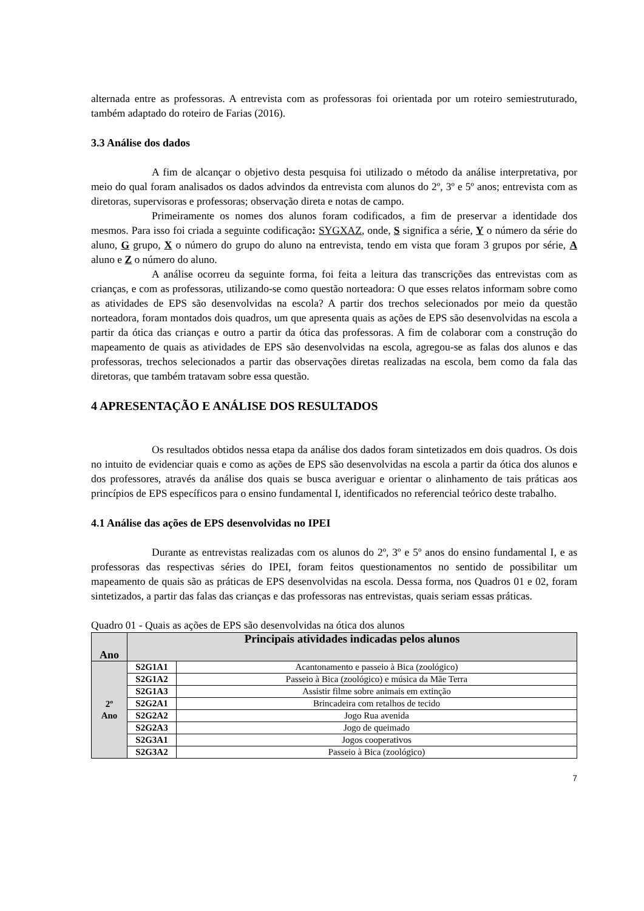alternada entre as professoras. A entrevista com as professoras foi orientada por um roteiro semiestruturado, também adaptado do roteiro de Farias (2016).
3.3 Análise dos dados
A fim de alcançar o objetivo desta pesquisa foi utilizado o método da análise interpretativa, por meio do qual foram analisados os dados advindos da entrevista com alunos do 2º, 3º e 5º anos; entrevista com as diretoras, supervisoras e professoras; observação direta e notas de campo.
Primeiramente os nomes dos alunos foram codificados, a fim de preservar a identidade dos mesmos. Para isso foi criada a seguinte codificação: SYGXAZ, onde, S significa a série, Y o número da série do aluno, G grupo, X o número do grupo do aluno na entrevista, tendo em vista que foram 3 grupos por série, A aluno e Z o número do aluno.
A análise ocorreu da seguinte forma, foi feita a leitura das transcrições das entrevistas com as crianças, e com as professoras, utilizando-se como questão norteadora: O que esses relatos informam sobre como as atividades de EPS são desenvolvidas na escola? A partir dos trechos selecionados por meio da questão norteadora, foram montados dois quadros, um que apresenta quais as ações de EPS são desenvolvidas na escola a partir da ótica das crianças e outro a partir da ótica das professoras. A fim de colaborar com a construção do mapeamento de quais as atividades de EPS são desenvolvidas na escola, agregou-se as falas dos alunos e das professoras, trechos selecionados a partir das observações diretas realizadas na escola, bem como da fala das diretoras, que também tratavam sobre essa questão.
4 APRESENTAÇÃO E ANÁLISE DOS RESULTADOS
Os resultados obtidos nessa etapa da análise dos dados foram sintetizados em dois quadros. Os dois no intuito de evidenciar quais e como as ações de EPS são desenvolvidas na escola a partir da ótica dos alunos e dos professores, através da análise dos quais se busca averiguar e orientar o alinhamento de tais práticas aos princípios de EPS específicos para o ensino fundamental I, identificados no referencial teórico deste trabalho.
4.1 Análise das ações de EPS desenvolvidas no IPEI
Durante as entrevistas realizadas com os alunos do 2º, 3º e 5º anos do ensino fundamental I, e as professoras das respectivas séries do IPEI, foram feitos questionamentos no sentido de possibilitar um mapeamento de quais são as práticas de EPS desenvolvidas na escola. Dessa forma, nos Quadros 01 e 02, foram sintetizados, a partir das falas das crianças e das professoras nas entrevistas, quais seriam essas práticas.
Quadro 01 - Quais as ações de EPS são desenvolvidas na ótica dos alunos
| Ano | Principais atividades indicadas pelos alunos | |
| --- | --- | --- |
| 2º Ano | S2G1A1 | Acantonamento e passeio à Bica (zoológico) |
| | S2G1A2 | Passeio à Bica (zoológico) e música da Mãe Terra |
| | S2G1A3 | Assistir filme sobre animais em extinção |
| | S2G2A1 | Brincadeira com retalhos de tecido |
| | S2G2A2 | Jogo Rua avenida |
| | S2G2A3 | Jogo de queimado |
| | S2G3A1 | Jogos cooperativos |
| | S2G3A2 | Passeio à Bica (zoológico) |
7